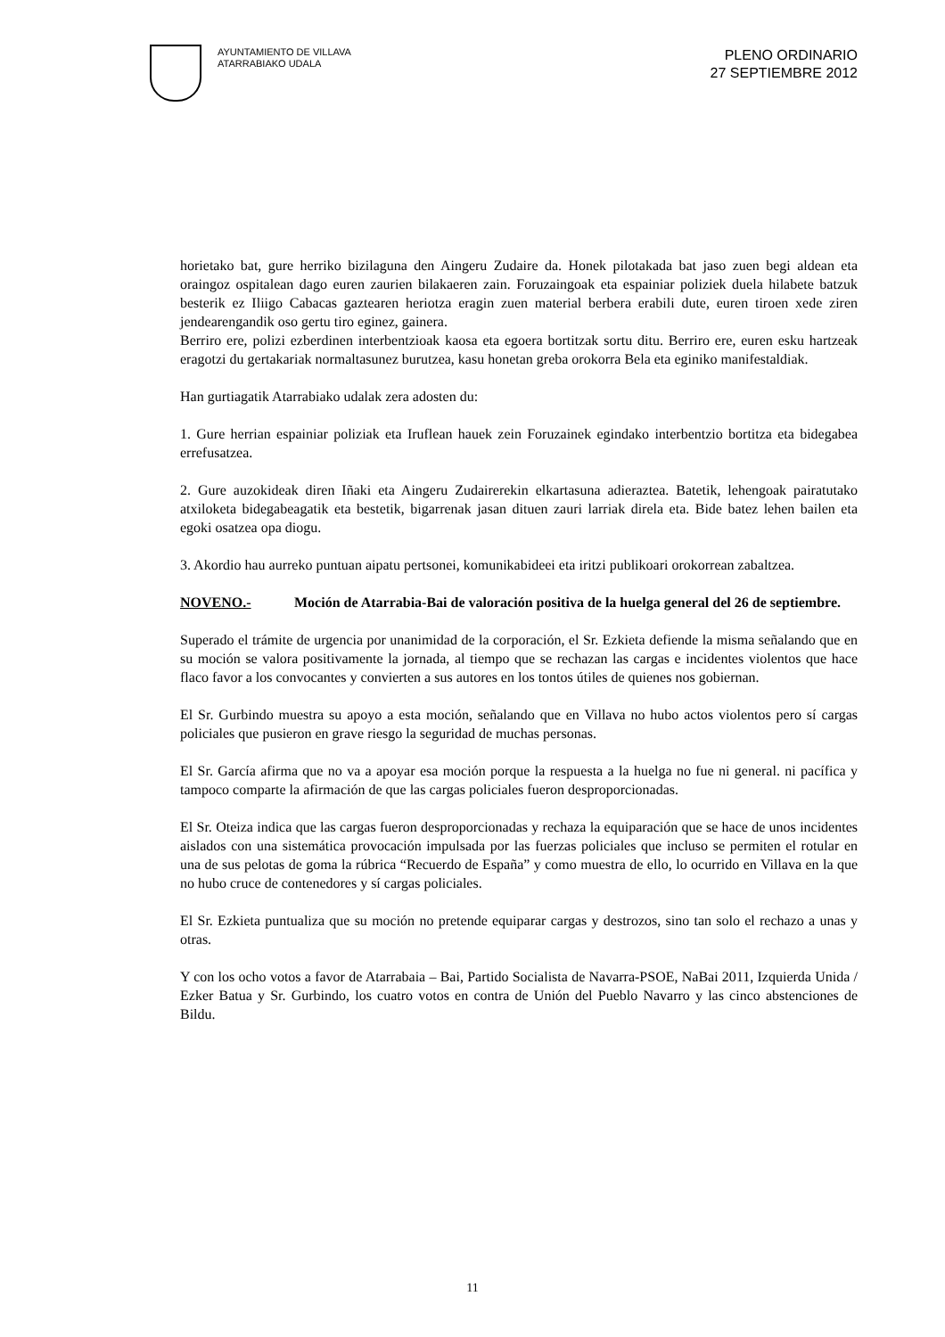AYUNTAMIENTO DE VILLAVA
ATARRABIAKO UDALA
PLENO ORDINARIO
27 SEPTIEMBRE 2012
horietako bat, gure herriko bizilaguna den Aingeru Zudaire da. Honek pilotakada bat jaso zuen begi aldean eta oraingoz ospitalean dago euren zaurien bilakaeren zain. Foruzaingoak eta espainiar poliziek duela hilabete batzuk besterik ez Iliigo Cabacas gaztearen heriotza eragin zuen material berbera erabili dute, euren tiroen xede ziren jendearengandik oso gertu tiro eginez, gainera.
Berriro ere, polizi ezberdinen interbentzioak kaosa eta egoera bortitzak sortu ditu. Berriro ere, euren esku hartzeak eragotzi du gertakariak normaltasunez burutzea, kasu honetan greba orokorra Bela eta eginiko manifestaldiak.
Han gurtiagatik Atarrabiako udalak zera adosten du:
1. Gure herrian espainiar poliziak eta Iruflean hauek zein Foruzainek egindako interbentzio bortitza eta bidegabea errefusatzea.
2. Gure auzokideak diren Iñaki eta Aingeru Zudairerekin elkartasuna adieraztea. Batetik, lehengoak pairatutako atxiloketa bidegabeagatik eta bestetik, bigarrenak jasan dituen zauri larriak direla eta. Bide batez lehen bailen eta egoki osatzea opa diogu.
3. Akordio hau aurreko puntuan aipatu pertsonei, komunikabideei eta iritzi publikoari orokorrean zabaltzea.
NOVENO.- Moción de Atarrabia-Bai de valoración positiva de la huelga general del 26 de septiembre.
Superado el trámite de urgencia por unanimidad de la corporación, el Sr. Ezkieta defiende la misma señalando que en su moción se valora positivamente la jornada, al tiempo que se rechazan las cargas e incidentes violentos que hace flaco favor a los convocantes y convierten a sus autores en los tontos útiles de quienes nos gobiernan.
El Sr. Gurbindo muestra su apoyo a esta moción, señalando que en Villava no hubo actos violentos pero sí cargas policiales que pusieron en grave riesgo la seguridad de muchas personas.
El Sr. García afirma que no va a apoyar esa moción porque la respuesta a la huelga no fue ni general. ni pacífica y tampoco comparte la afirmación de que las cargas policiales fueron desproporcionadas.
El Sr. Oteiza indica que las cargas fueron desproporcionadas y rechaza la equiparación que se hace de unos incidentes aislados con una sistemática provocación impulsada por las fuerzas policiales que incluso se permiten el rotular en una de sus pelotas de goma la rúbrica “Recuerdo de España” y como muestra de ello, lo ocurrido en Villava en la que no hubo cruce de contenedores y sí cargas policiales.
El Sr. Ezkieta puntualiza que su moción no pretende equiparar cargas y destrozos, sino tan solo el rechazo a unas y otras.
Y con los ocho votos a favor de Atarrabaia – Bai, Partido Socialista de Navarra-PSOE, NaBai 2011, Izquierda Unida / Ezker Batua y Sr. Gurbindo, los cuatro votos en contra de Unión del Pueblo Navarro y las cinco abstenciones de Bildu.
11